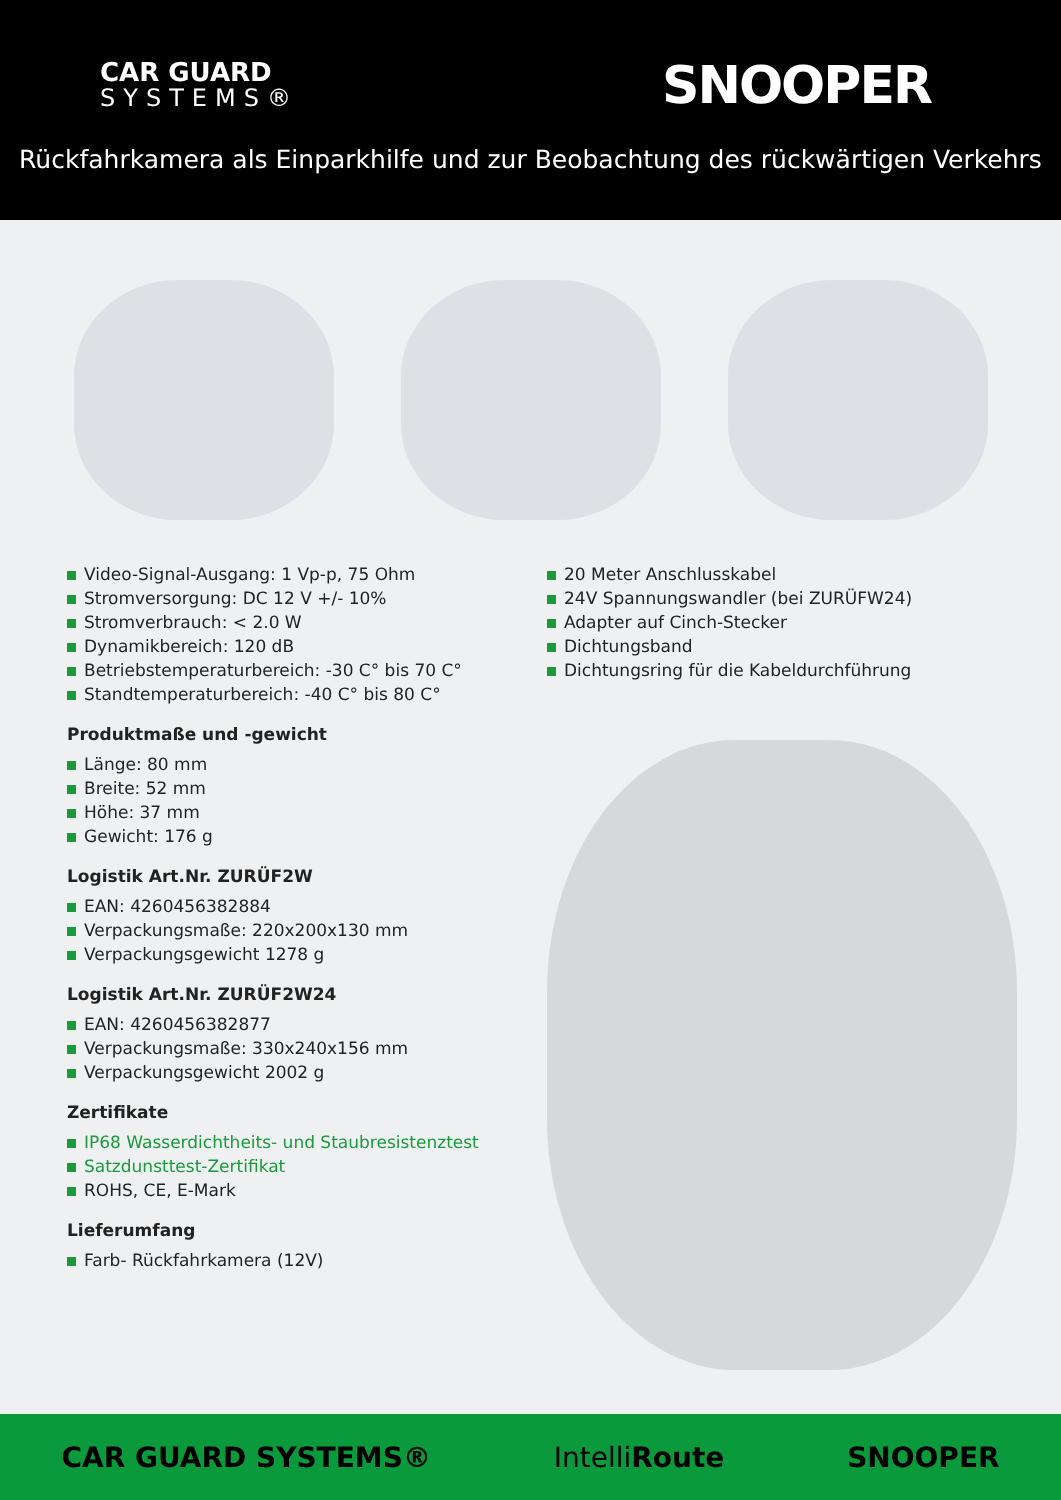CAR GUARD
SYSTEMS®
SNOOPER
Rückfahrkamera als Einparkhilfe und zur Beobachtung des rückwärtigen Verkehrs
Video-Signal-Ausgang: 1 Vp-p, 75 Ohm
Stromversorgung: DC 12 V +/- 10%
Stromverbrauch: < 2.0 W
Dynamikbereich: 120 dB
Betriebstemperaturbereich: -30 C° bis 70 C°
Standtemperaturbereich: -40 C° bis 80 C°
Produktmaße und -gewicht
Länge: 80 mm
Breite: 52 mm
Höhe: 37 mm
Gewicht: 176 g
Logistik Art.Nr. ZURÜF2W
EAN: 4260456382884
Verpackungsmaße: 220x200x130 mm
Verpackungsgewicht 1278 g
Logistik Art.Nr. ZURÜF2W24
EAN: 4260456382877
Verpackungsmaße: 330x240x156 mm
Verpackungsgewicht 2002 g
Zertifikate
IP68 Wasserdichtheits- und Staubresistenztest
Satzdunsttest-Zertifikat
ROHS, CE, E-Mark
Lieferumfang
Farb- Rückfahrkamera (12V)
20 Meter Anschlusskabel
24V Spannungswandler (bei ZURÜFW24)
Adapter auf Cinch-Stecker
Dichtungsband
Dichtungsring für die Kabeldurchführung
CAR GUARD SYSTEMS® IntelliRoute SNOOPER